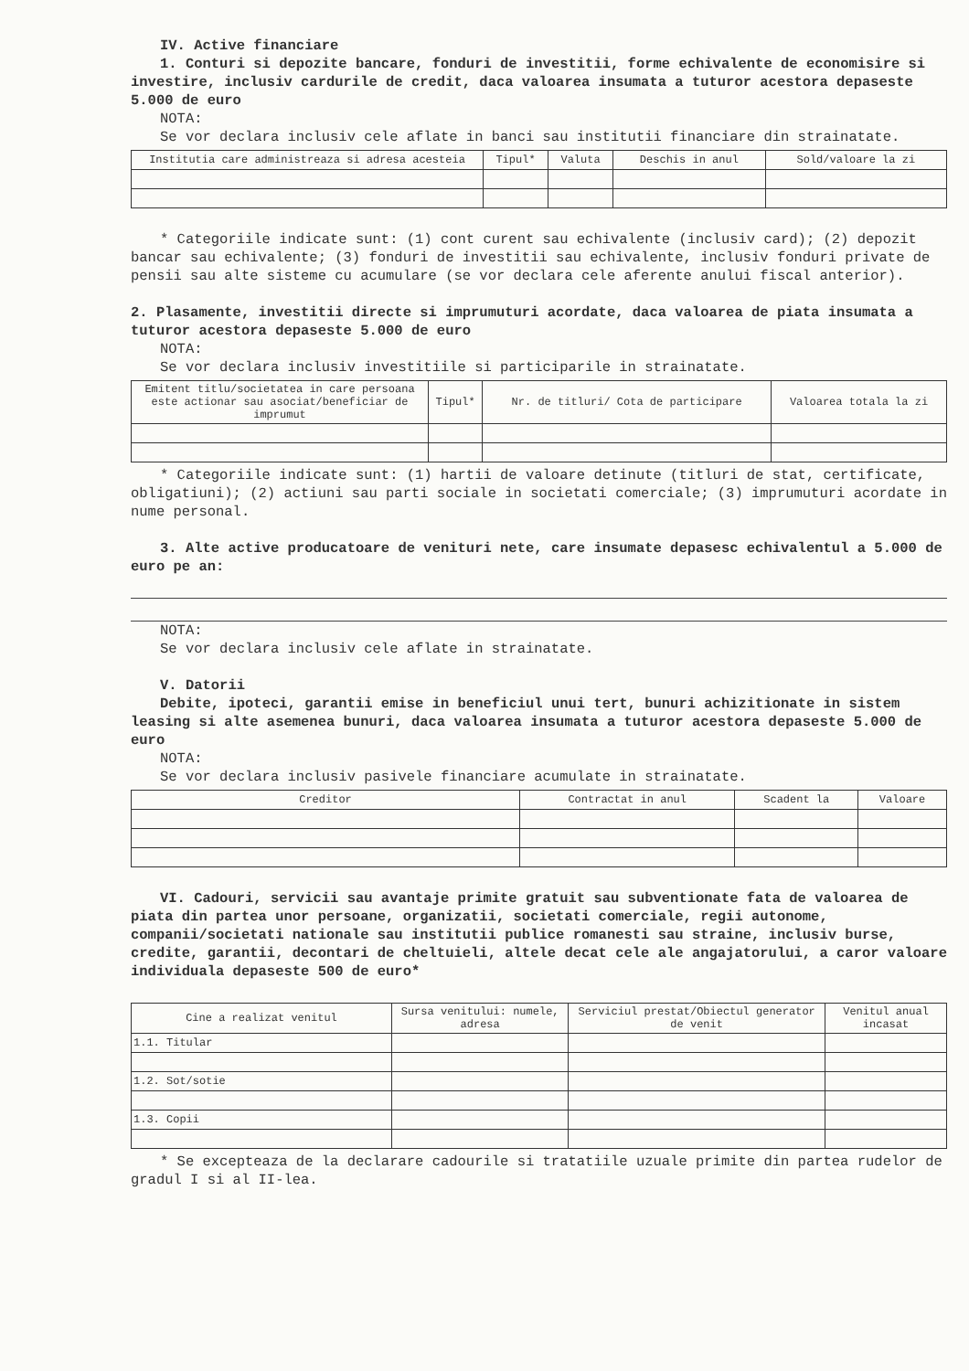IV. Active financiare
1. Conturi si depozite bancare, fonduri de investitii, forme echivalente de economisire si investire, inclusiv cardurile de credit, daca valoarea insumata a tuturor acestora depaseste 5.000 de euro
NOTA:
Se vor declara inclusiv cele aflate in banci sau institutii financiare din strainatate.
| Institutia care administreaza si adresa acesteia | Tipul* | Valuta | Deschis in anul | Sold/valoare la zi |
| --- | --- | --- | --- | --- |
* Categoriile indicate sunt: (1) cont curent sau echivalente (inclusiv card); (2) depozit bancar sau echivalente; (3) fonduri de investitii sau echivalente, inclusiv fonduri private de pensii sau alte sisteme cu acumulare (se vor declara cele aferente anului fiscal anterior).
2. Plasamente, investitii directe si imprumuturi acordate, daca valoarea de piata insumata a tuturor acestora depaseste 5.000 de euro
NOTA:
Se vor declara inclusiv investitiile si participarile in strainatate.
| Emitent titlu/societatea in care persoana este actionar sau asociat/beneficiar de imprumut | Tipul* | Nr. de titluri/ Cota de participare | Valoarea totala la zi |
| --- | --- | --- | --- |
* Categoriile indicate sunt: (1) hartii de valoare detinute (titluri de stat, certificate, obligatiuni); (2) actiuni sau parti sociale in societati comerciale; (3) imprumuturi acordate in nume personal.
3. Alte active producatoare de venituri nete, care insumate depasesc echivalentul a 5.000 de euro pe an:
NOTA:
Se vor declara inclusiv cele aflate in strainatate.
V. Datorii
Debite, ipoteci, garantii emise in beneficiul unui tert, bunuri achizitionate in sistem leasing si alte asemenea bunuri, daca valoarea insumata a tuturor acestora depaseste 5.000 de euro
NOTA:
Se vor declara inclusiv pasivele financiare acumulate in strainatate.
| Creditor | Contractat in anul | Scadent la | Valoare |
| --- | --- | --- | --- |
VI. Cadouri, servicii sau avantaje primite gratuit sau subventionate fata de valoarea de piata din partea unor persoane, organizatii, societati comerciale, regii autonome, companii/societati nationale sau institutii publice romanesti sau straine, inclusiv burse, credite, garantii, decontari de cheltuieli, altele decat cele ale angajatorului, a caror valoare individuala depaseste 500 de euro*
| Cine a realizat venitul | Sursa venitului: numele, adresa | Serviciul prestat/Obiectul generator de venit | Venitul anual incasat |
| --- | --- | --- | --- |
| 1.1. Titular | | | |
| 1.2. Sot/sotie | | | |
| 1.3. Copii | | | |
* Se excepteaza de la declarare cadourile si tratatiile uzuale primite din partea rudelor de gradul I si al II-lea.